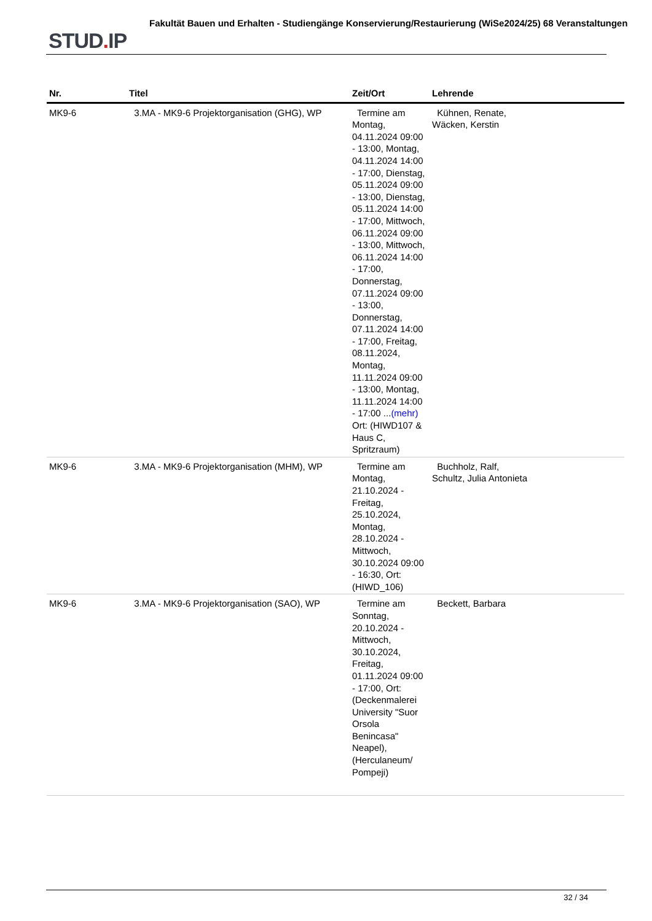STUD. IP
Fakultät Bauen und Erhalten - Studiengänge Konservierung/Restaurierung (WiSe2024/25) 68 Veranstaltungen
| Nr. | Titel | Zeit/Ort | Lehrende |
| --- | --- | --- | --- |
| MK9-6 | 3.MA - MK9-6 Projektorganisation (GHG), WP | Termine am Montag, 04.11.2024 09:00 - 13:00, Montag, 04.11.2024 14:00 - 17:00, Dienstag, 05.11.2024 09:00 - 13:00, Dienstag, 05.11.2024 14:00 - 17:00, Mittwoch, 06.11.2024 09:00 - 13:00, Mittwoch, 06.11.2024 14:00 - 17:00, Donnerstag, 07.11.2024 09:00 - 13:00, Donnerstag, 07.11.2024 14:00 - 17:00, Freitag, 08.11.2024, Montag, 11.11.2024 09:00 - 13:00, Montag, 11.11.2024 14:00 - 17:00 ... (mehr) Ort: (HIWD107 & Haus C, Spritzraum) | Kühnen, Renate, Wäcken, Kerstin |
| MK9-6 | 3.MA - MK9-6 Projektorganisation (MHM), WP | Termine am Montag, 21.10.2024 - Freitag, 25.10.2024, Montag, 28.10.2024 - Mittwoch, 30.10.2024 09:00 - 16:30, Ort: (HIWD_106) | Buchholz, Ralf, Schultz, Julia Antonieta |
| MK9-6 | 3.MA - MK9-6 Projektorganisation (SAO), WP | Termine am Sonntag, 20.10.2024 - Mittwoch, 30.10.2024, Freitag, 01.11.2024 09:00 - 17:00, Ort: (Deckenmalerei University "Suor Orsola Benincasa" Neapel), (Herculaneum/ Pompeji) | Beckett, Barbara |
32 / 34